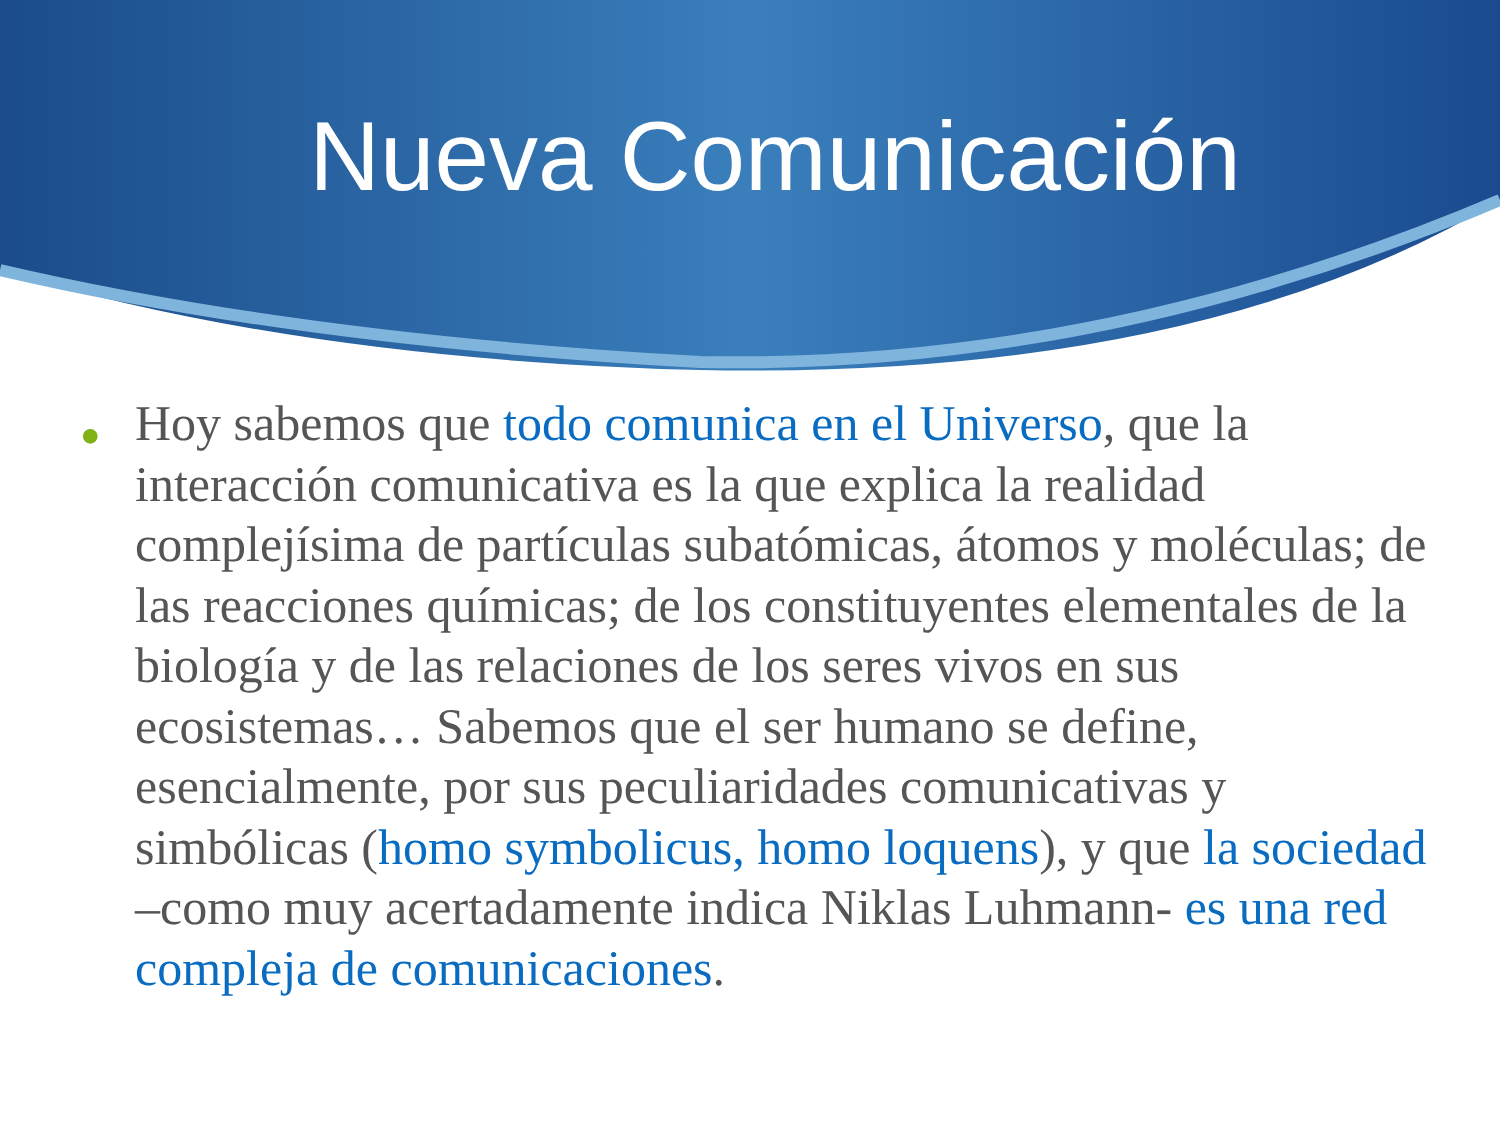Nueva Comunicación
● Hoy sabemos que todo comunica en el Universo, que la interacción comunicativa es la que explica la realidad complejísima de partículas subatómicas, átomos y moléculas; de las reacciones químicas; de los constituyentes elementales de la biología y de las relaciones de los seres vivos en sus ecosistemas… Sabemos que el ser humano se define, esencialmente, por sus peculiaridades comunicativas y simbólicas (homo symbolicus, homo loquens), y que la sociedad –como muy acertadamente indica Niklas Luhmann- es una red compleja de comunicaciones.